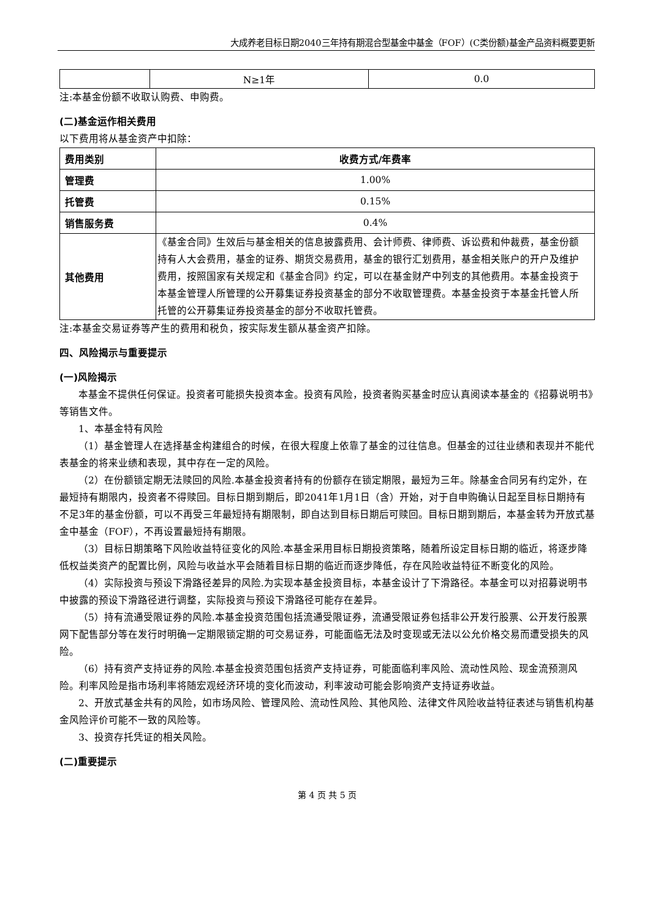大成养老目标日期2040三年持有期混合型基金中基金（FOF）(C类份额)基金产品资料概要更新
| | N≥1年 | 0.0 |
注:本基金份额不收取认购费、申购费。
(二)基金运作相关费用
以下费用将从基金资产中扣除：
| 费用类别 | 收费方式/年费率 |
| --- | --- |
| 管理费 | 1.00% |
| 托管费 | 0.15% |
| 销售服务费 | 0.4% |
| 其他费用 | 《基金合同》生效后与基金相关的信息披露费用、会计师费、律师费、诉讼费和仲裁费，基金份额持有人大会费用，基金的证券、期货交易费用，基金的银行汇划费用，基金相关账户的开户及维护费用，按照国家有关规定和《基金合同》约定，可以在基金财产中列支的其他费用。本基金投资于本基金管理人所管理的公开募集证券投资基金的部分不收取管理费。本基金投资于本基金托管人所托管的公开募集证券投资基金的部分不收取托管费。 |
注:本基金交易证券等产生的费用和税负，按实际发生额从基金资产扣除。
四、风险揭示与重要提示
(一)风险揭示
本基金不提供任何保证。投资者可能损失投资本金。投资有风险，投资者购买基金时应认真阅读本基金的《招募说明书》等销售文件。
1、本基金特有风险
（1）基金管理人在选择基金构建组合的时候，在很大程度上依靠了基金的过往信息。但基金的过往业绩和表现并不能代表基金的将来业绩和表现，其中存在一定的风险。
（2）在份额锁定期无法赎回的风险.本基金投资者持有的份额存在锁定期限，最短为三年。除基金合同另有约定外，在最短持有期限内，投资者不得赎回。目标日期到期后，即2041年1月1日（含）开始，对于自申购确认日起至目标日期持有不足3年的基金份额，可以不再受三年最短持有期限制，即自达到目标日期后可赎回。目标日期到期后，本基金转为开放式基金中基金（FOF），不再设置最短持有期限。
（3）目标日期策略下风险收益特征变化的风险.本基金采用目标日期投资策略，随着所设定目标日期的临近，将逐步降低权益类资产的配置比例，风险与收益水平会随着目标日期的临近而逐步降低，存在风险收益特征不断变化的风险。
（4）实际投资与预设下滑路径差异的风险.为实现本基金投资目标，本基金设计了下滑路径。本基金可以对招募说明书中披露的预设下滑路径进行调整，实际投资与预设下滑路径可能存在差异。
（5）持有流通受限证券的风险.本基金投资范围包括流通受限证券，流通受限证券包括非公开发行股票、公开发行股票网下配售部分等在发行时明确一定期限锁定期的可交易证券，可能面临无法及时变现或无法以公允价格交易而遭受损失的风险。
（6）持有资产支持证券的风险.本基金投资范围包括资产支持证券，可能面临利率风险、流动性风险、现金流预测风险。利率风险是指市场利率将随宏观经济环境的变化而波动，利率波动可能会影响资产支持证券收益。
2、开放式基金共有的风险，如市场风险、管理风险、流动性风险、其他风险、法律文件风险收益特征表述与销售机构基金风险评价可能不一致的风险等。
3、投资存托凭证的相关风险。
(二)重要提示
第 4 页 共 5 页